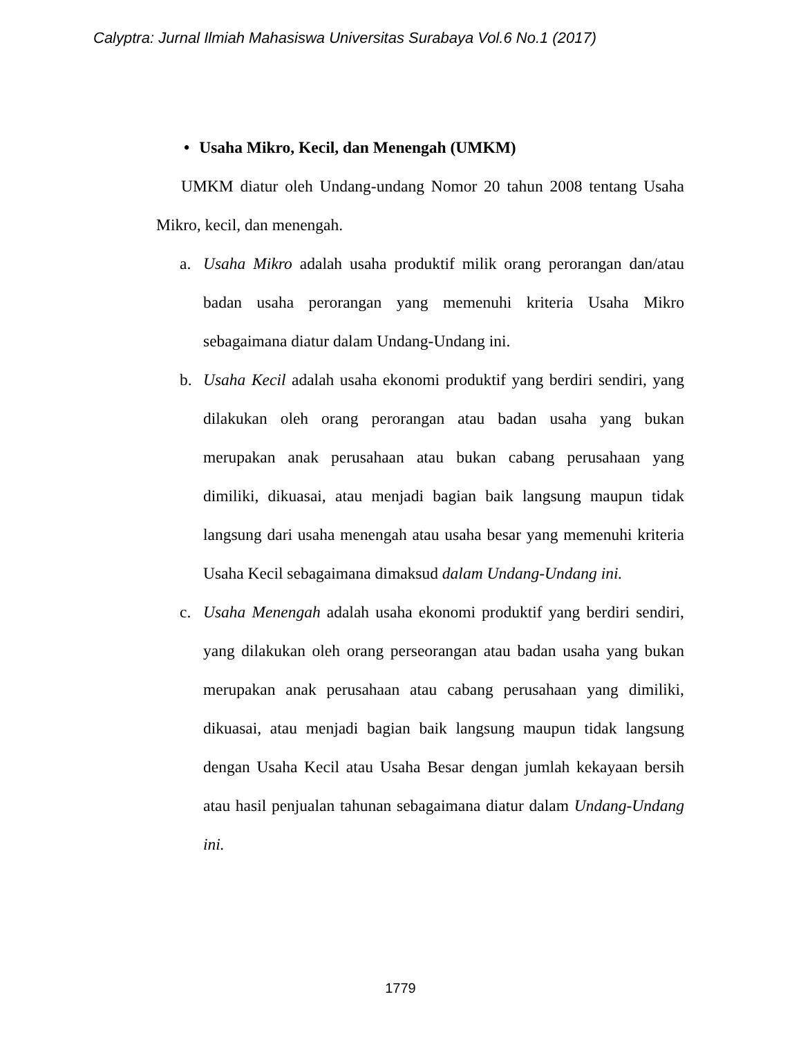Calyptra: Jurnal Ilmiah Mahasiswa Universitas Surabaya Vol.6 No.1 (2017)
• Usaha Mikro, Kecil, dan Menengah (UMKM)
UMKM diatur oleh Undang-undang Nomor 20 tahun 2008 tentang Usaha Mikro, kecil, dan menengah.
a. Usaha Mikro adalah usaha produktif milik orang perorangan dan/atau badan usaha perorangan yang memenuhi kriteria Usaha Mikro sebagaimana diatur dalam Undang-Undang ini.
b. Usaha Kecil adalah usaha ekonomi produktif yang berdiri sendiri, yang dilakukan oleh orang perorangan atau badan usaha yang bukan merupakan anak perusahaan atau bukan cabang perusahaan yang dimiliki, dikuasai, atau menjadi bagian baik langsung maupun tidak langsung dari usaha menengah atau usaha besar yang memenuhi kriteria Usaha Kecil sebagaimana dimaksud dalam Undang-Undang ini.
c. Usaha Menengah adalah usaha ekonomi produktif yang berdiri sendiri, yang dilakukan oleh orang perseorangan atau badan usaha yang bukan merupakan anak perusahaan atau cabang perusahaan yang dimiliki, dikuasai, atau menjadi bagian baik langsung maupun tidak langsung dengan Usaha Kecil atau Usaha Besar dengan jumlah kekayaan bersih atau hasil penjualan tahunan sebagaimana diatur dalam Undang-Undang ini.
1779